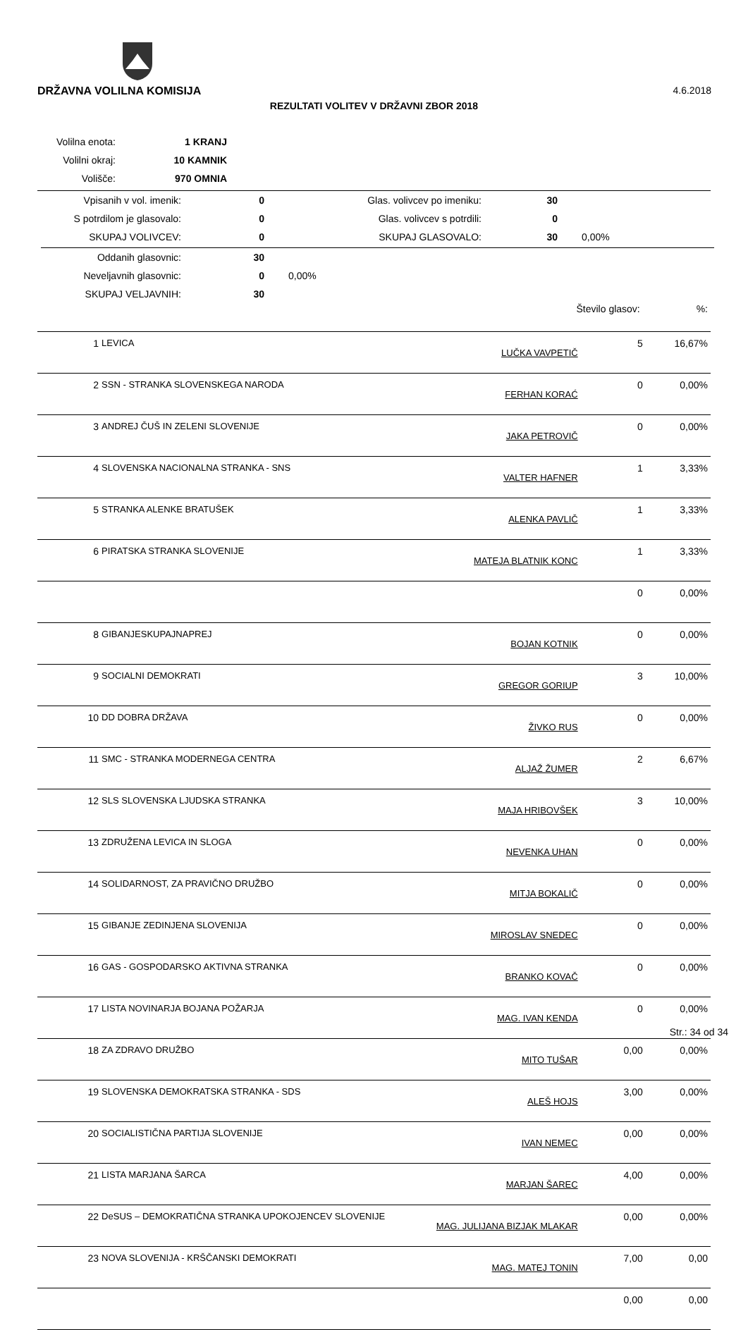DRŽAVNA VOLILNA KOMISIJA 4.6.2018
REZULTATI VOLITEV V DRŽAVNI ZBOR 2018
| Volilna enota: | 1 KRANJ |
| Volilni okraj: | 10 KAMNIK |
| Volišče: | 970 OMNIA |
| Vpisanih v vol. imenik: | 0 | Glas. volivcev po imeniku: | 30 | |
| S potrdilom je glasovalo: | 0 | Glas. volivcev s potrdili: | 0 | |
| SKUPAJ VOLIVCEV: | 0 | SKUPAJ GLASOVALO: | 30 | 0,00% |
| Oddanih glasovnic: | 30 | |
| Neveljavnih glasovnic: | 0 | 0,00% |
| SKUPAJ VELJAVNIH: | 30 | |
| Število glasov: | | | | %: |
| 1 | LEVICA | LUČKA VAVPETIČ | 5 | 16,67% |
| 2 | SSN - STRANKA SLOVENSKEGA NARODA | FERHAN KORAĆ | 0 | 0,00% |
| 3 | ANDREJ ČUŠ IN ZELENI SLOVENIJE | JAKA PETROVIČ | 0 | 0,00% |
| 4 | SLOVENSKA NACIONALNA STRANKA - SNS | VALTER HAFNER | 1 | 3,33% |
| 5 | STRANKA ALENKE BRATUŠEK | ALENKA PAVLIČ | 1 | 3,33% |
| 6 | PIRATSKA STRANKA SLOVENIJE | MATEJA BLATNIK KONC | 1 | 3,33% |
| | | | 0 | 0,00% |
| 8 | GIBANJESKUPAJNAPREJ | BOJAN KOTNIK | 0 | 0,00% |
| 9 | SOCIALNI DEMOKRATI | GREGOR GORIUP | 3 | 10,00% |
| 10 | DD DOBRA DRŽAVA | ŽIVKO RUS | 0 | 0,00% |
| 11 | SMC - STRANKA MODERNEGA CENTRA | ALJAŽ ŽUMER | 2 | 6,67% |
| 12 | SLS SLOVENSKA LJUDSKA STRANKA | MAJA HRIBOVŠEK | 3 | 10,00% |
| 13 | ZDRUŽENA LEVICA IN SLOGA | NEVENKA UHAN | 0 | 0,00% |
| 14 | SOLIDARNOST, ZA PRAVIČNO DRUŽBO | MITJA BOKALIČ | 0 | 0,00% |
| 15 | GIBANJE ZEDINJENA SLOVENIJA | MIROSLAV SNEDEC | 0 | 0,00% |
| 16 | GAS - GOSPODARSKO AKTIVNA STRANKA | BRANKO KOVAČ | 0 | 0,00% |
| 17 | LISTA NOVINARJA BOJANA POŽARJA | MAG. IVAN KENDA | 0 | 0,00% |
| 18 | ZA ZDRAVO DRUŽBO | MITO TUŠAR | 0,00 | 0,00% |
| 19 | SLOVENSKA DEMOKRATSKA STRANKA - SDS | ALEŠ HOJS | 3,00 | 0,00% |
| 20 | SOCIALISTIČNA PARTIJA SLOVENIJE | IVAN NEMEC | 0,00 | 0,00% |
| 21 | LISTA MARJANA ŠARCA | MARJAN ŠAREC | 4,00 | 0,00% |
| 22 | DeSUS – DEMOKRATIČNA STRANKA UPOKOJENCEV SLOVENIJE | MAG. JULIJANA BIZJAK MLAKAR | 0,00 | 0,00% |
| 23 | NOVA SLOVENIJA - KRŠČANSKI DEMOKRATI | MAG. MATEJ TONIN | 7,00 | 0,00 |
| | | | 0,00 | 0,00 |
Str.: 34 od 34